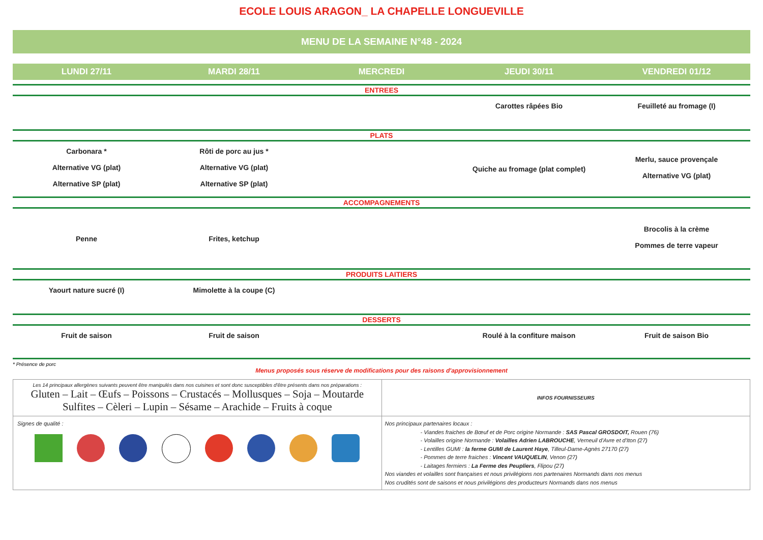ECOLE LOUIS ARAGON_ LA CHAPELLE LONGUEVILLE
MENU DE LA SEMAINE N°48 - 2024
| LUNDI 27/11 | MARDI 28/11 | MERCREDI | JEUDI 30/11 | VENDREDI 01/12 |
| --- | --- | --- | --- | --- |
| ENTREES | | | | |
| | | | Carottes râpées Bio | Feuilleté au fromage (I) |
| PLATS | | | | |
| Carbonara * Alternative VG (plat) Alternative SP (plat) | Rôti de porc au jus * Alternative VG (plat) Alternative SP (plat) | | Quiche au fromage (plat complet) | Merlu, sauce provençale Alternative VG (plat) |
| ACCOMPAGNEMENTS | | | | |
| Penne | Frites, ketchup | | | Brocolis à la crème Pommes de terre vapeur |
| PRODUITS LAITIERS | | | | |
| Yaourt nature sucré (I) | Mimolette à la coupe (C) | | | |
| DESSERTS | | | | |
| Fruit de saison | Fruit de saison | | Roulé à la confiture maison | Fruit de saison Bio |
* Présence de porc
Menus proposés sous réserve de modifications pour des raisons d'approvisionnement
| Les 14 principaux allergènes suivants peuvent être manipulés dans nos cuisines et sont donc susceptibles d'être présents dans nos préparations : Gluten – Lait – Œufs – Poissons – Crustacés – Mollusques – Soja – Moutarde Sulfites – Cèleri – Lupin – Sésame – Arachide – Fruits à coque | INFOS FOURNISSEURS |
| Signes de qualité : | Nos principaux partenaires locaux : - Viandes fraiches de Bœuf et de Porc origine Normande : SAS Pascal GROSDOIT, Rouen (76) - Volailles origine Normande : Volailles Adrien LABROUCHE , Verneuil d'Avre et d'Iton (27) - Lentilles GUMI : la ferme GUMI de Laurent Haye , Tilleul-Dame-Agnès 27170 (27) - Pommes de terre fraiches : Vincent VAUQUELIN , Venon (27) - Laitages fermiers : La Ferme des Peupliers , Flipou (27) Nos viandes et volailles sont françaises et nous privilégions nos partenaires Normands dans nos menus Nos crudités sont de saisons et nous privilégions des producteurs Normands dans nos menus |